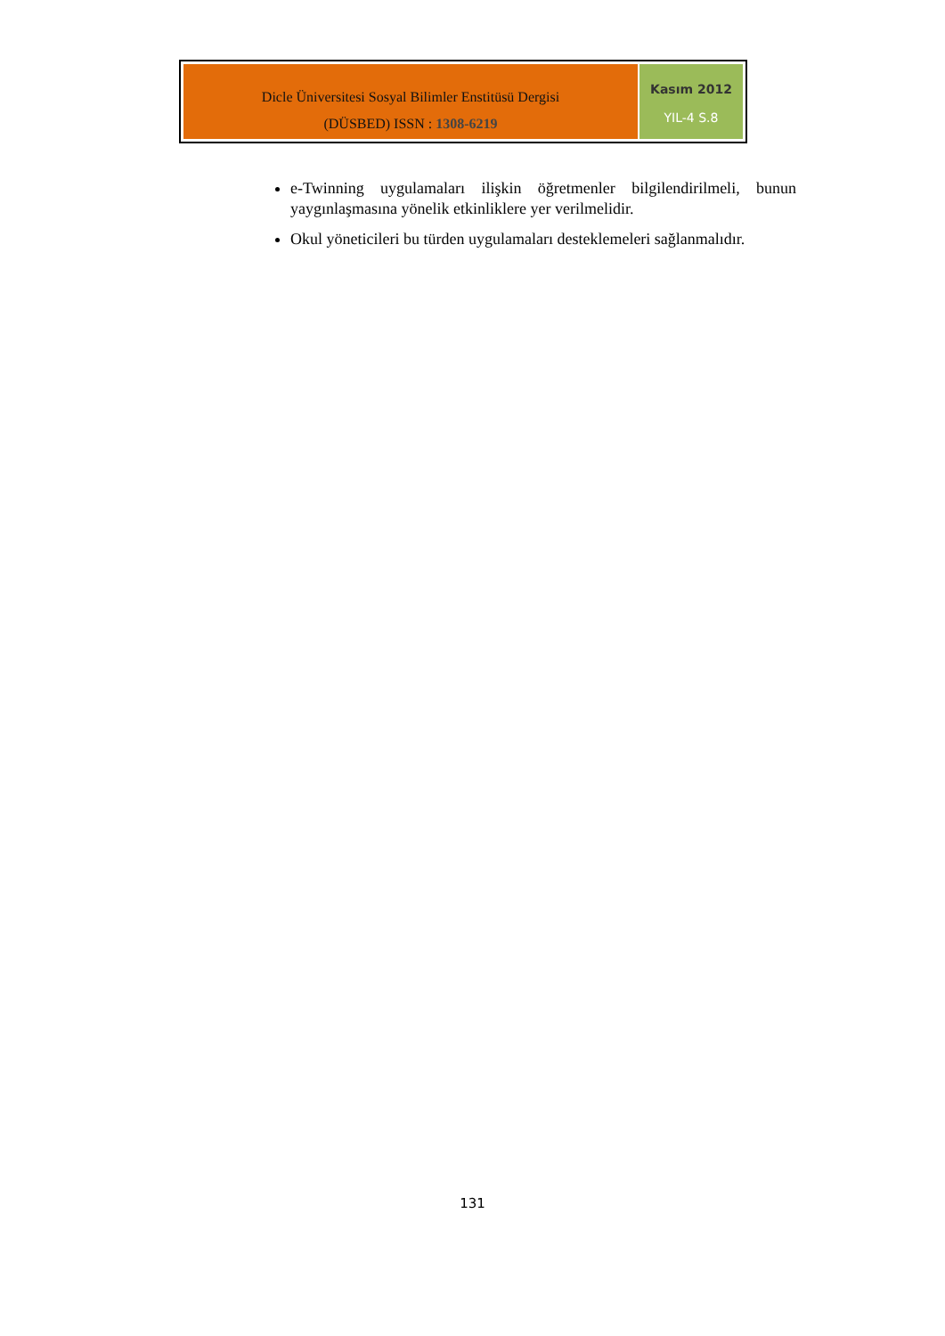Dicle Üniversitesi Sosyal Bilimler Enstitüsü Dergisi
(DÜSBED) ISSN : 1308-6219
Kasım 2012
YIL-4 S.8
e-Twinning uygulamaları ilişkin öğretmenler bilgilendirilmeli, bunun yaygınlaşmasına yönelik etkinliklere yer verilmelidir.
Okul yöneticileri bu türden uygulamaları desteklemeleri sağlanmalıdır.
131